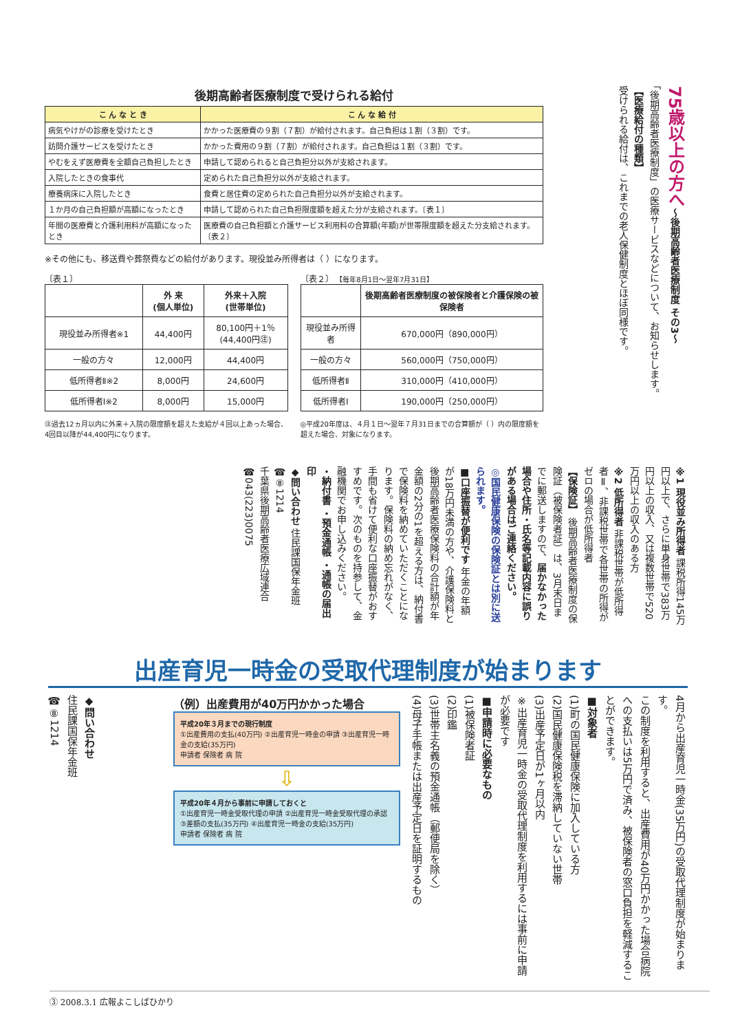後期高齢者医療制度で受けられる給付
| こ ん な と き | こ ん な 給 付 |
| --- | --- |
| 病気やけがの診療を受けたとき | かかった医療費の９割（７割）が給付されます。自己負担は１割（３割）です。 |
| 訪問介護サービスを受けたとき | かかった費用の９割（７割）が給付されます。自己負担は１割（３割）です。 |
| やむをえず医療費を全額自己負担したとき | 申請して認められると自己負担分以外が支給されます。 |
| 入院したときの食事代 | 定められた自己負担分以外が支給されます。 |
| 療養病床に入院したとき | 食費と居住費の定められた自己負担分以外が支給されます。 |
| １か月の自己負担額が高額になったとき | 申請して認められた自己負担限度額を超えた分が支給されます。〔表１〕 |
| 年間の医療費と介護利用料が高額になったとき | 医療費の自己負担額と介護サービス利用料の合算額(年額)が世帯限度額を超えた分支給されます。〔表２〕 |
※その他にも、移送費や葬祭費などの給付があります。現役並み所得者は（ ）になります。
〔表１〕
| | 外 来 (個人単位) | 外来＋入院 (世帯単位) |
| --- | --- | --- |
| 現役並み所得者※1 | 44,400円 | 80,100円＋1％ (44,400円㊟) |
| 一般の方々 | 12,000円 | 44,400円 |
| 低所得者Ⅱ※2 | 8,000円 | 24,600円 |
| 低所得者Ⅰ※2 | 8,000円 | 15,000円 |
㊟過去12ヵ月以内に外来＋入院の限度額を超えた支給が４回以上あった場合、4回目以降が44,400円になります。
〔表２〕 【毎年8月1日～翌年7月31日】
| | 後期高齢者医療制度の被保険者と介護保険の被保険者 |
| --- | --- |
| 現役並み所得者 | 670,000円（890,000円） |
| 一般の方々 | 560,000円（750,000円） |
| 低所得者Ⅱ | 310,000円（410,000円） |
| 低所得者Ⅰ | 190,000円（250,000円） |
◎平成20年度は、４月１日～翌年７月31日までの合算額が（ ）内の限度額を超えた場合、対象になります。
75歳以上の方へ～後期高齢者医療制度 その3～
「後期高齢者医療制度」の医療サービスなどについて、お知らせします。
【医療給付の種類】
受けられる給付は、これまでの老人保健制度とほぼ同様です。
※1 現役並み所得者 課税所得145万円以上で、さらに単身世帯で383万円以上の収入、又は複数世帯で520万円以上の収入のある方
※2 低所得者 非課税世帯が低所得者Ⅱ、非課税世帯で各世帯の所得がゼロの場合が低所得者
【保険証】 後期高齢者医療制度の保険証（被保険者証）は、3月末日までに郵送しますので、届かなかった場合や住所・氏名等記載内容に誤りがある場合はご連絡ください。
◎国民健康保険の保険証とは別に送られます。
■口座振替が便利です 年金の年額が18万円未満の方や、介護保険料と後期高齢者医療保険料の合計額が年金額の2分の1を超える方は、納付書で保険料を納めていただくことになります。保険料の納め忘れがなく、手間も省けて便利な口座振替がおすすめです。次のものを持参して、金融機関でお申し込みください。
・納付書 ・預金通帳 ・通帳の届出印
◆問い合わせ 住民課国保年金班 ☎⑧1214
千葉県後期高齢者医療広域連合 ☎043(223)0075
出産育児一時金の受取代理制度が始まります
4月から出産育児一時金(35万円)の受取代理制度が始まります。
この制度を利用すると、出産費用が40万円かかった場合病院への支払いは5万円で済み、被保険者の窓口負担を軽減することができます。
■対象者
(1)町の国民健康保険に加入している方
(2)国民健康保険税を滞納していない世帯
(3)出産予定日が1ヶ月以内
※出産育児一時金の受取代理制度を利用するには事前に申請が必要です
■申請時に必要なもの
(1)被保険者証
(2)印鑑
(3)世帯主名義の預金通帳（郵便局を除く）
(4)母子手帳または出産予定日を証明するもの
（例）出産費用が40万円かかった場合
平成20年３月までの現行制度
①出産費用の支払(40万円) ②出産育児一時金の申請 ③出産育児一時金の支給(35万円)
申請者 保険者 病 院
⇩
平成20年４月から事前に申請しておくと
①出産育児一時金受取代理の申請 ②出産育児一時金受取代理の承認 ③差額の支払(35万円) ④出産育児一時金の支給(35万円)
申請者 保険者 病 院
◆問い合わせ
住民課国保年金班
☎⑧1214
③ 2008.3.1 広報よこしばひかり